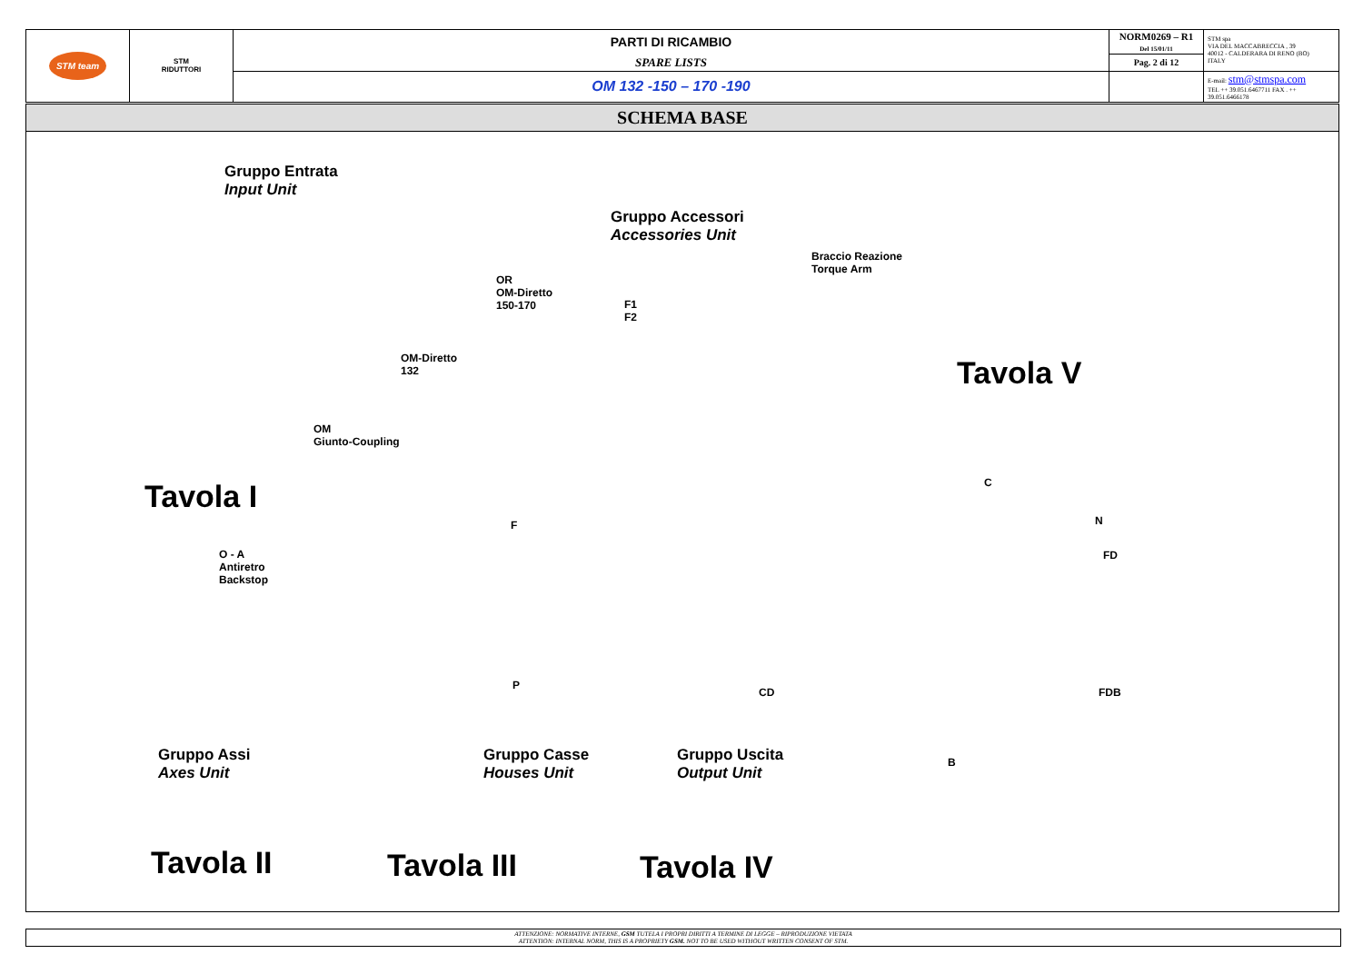| STM team | STM RIDUTTORI | PARTI DI RICAMBIO | NORM0269 – R1 Del 15/01/11 | STM spa VIA DEL MACCABRECCIA , 39 40012 - CALDERARA DI RENO (BO) ITALY |
| | | SPARE LISTS | Pag. 2 di 12 | |
| | | OM 132 -150 – 170 -190 | | E-mail: stm@stmspa.com TEL ++ 39.051.6467711 FAX . ++ 39.051.6466178 |
SCHEMA BASE
Gruppo Entrata
Input Unit
Gruppo Accessori
Accessories Unit
Braccio Reazione
Torque Arm
OR
OM-Diretto
150-170
F1
F2
OM-Diretto
132
Tavola V
OM
Giunto-Coupling
C
Tavola I
F N
O - A
Antiretro
Backstop
FD
P
CD FDB
Gruppo Assi
Axes Unit
Gruppo Casse
Houses Unit
Gruppo Uscita
Output Unit
B
Tavola II Tavola III Tavola IV
ATTENZIONE: NORMATIVE INTERNE, GSM TUTELA I PROPRI DIRITTI A TERMINE DI LEGGE – RIPRODUZIONE VIETATA
ATTENTION: INTERNAL NORM, THIS IS A PROPRIETY GSM. NOT TO BE USED WITHOUT WRITTEN CONSENT OF STM.